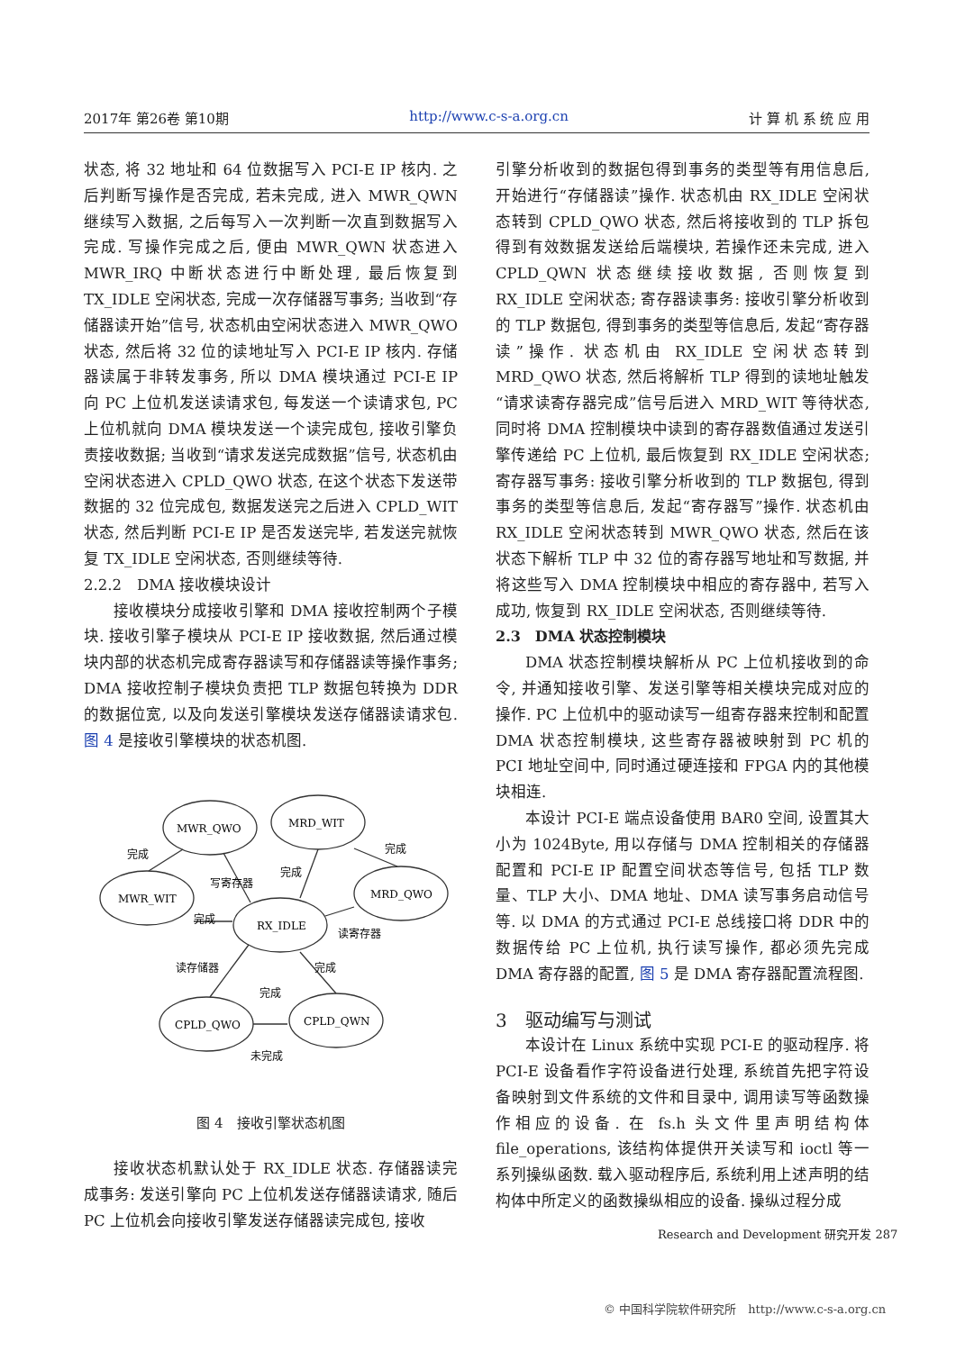2017年 第26卷 第10期 http://www.c-s-a.org.cn 计 算 机 系 统 应 用
状态, 将 32 地址和 64 位数据写入 PCI-E IP 核内. 之后判断写操作是否完成, 若未完成, 进入 MWR_QWN 继续写入数据, 之后每写入一次判断一次直到数据写入完成. 写操作完成之后, 便由 MWR_QWN 状态进入 MWR_IRQ 中断状态进行中断处理, 最后恢复到 TX_IDLE 空闲状态, 完成一次存储器写事务; 当收到“存储器读开始”信号, 状态机由空闲状态进入 MWR_QWO 状态, 然后将 32 位的读地址写入 PCI-E IP 核内. 存储器读属于非转发事务, 所以 DMA 模块通过 PCI-E IP 向 PC 上位机发送读请求包, 每发送一个读请求包, PC 上位机就向 DMA 模块发送一个读完成包, 接收引擎负责接收数据; 当收到“请求发送完成数据”信号, 状态机由空闲状态进入 CPLD_QWO 状态, 在这个状态下发送带数据的 32 位完成包, 数据发送完之后进入 CPLD_WIT 状态, 然后判断 PCI-E IP 是否发送完毕, 若发送完就恢复 TX_IDLE 空闲状态, 否则继续等待.
2.2.2　DMA 接收模块设计
接收模块分成接收引擎和 DMA 接收控制两个子模块. 接收引擎子模块从 PCI-E IP 接收数据, 然后通过模块内部的状态机完成寄存器读写和存储器读等操作事务; DMA 接收控制子模块负责把 TLP 数据包转换为 DDR 的数据位宽, 以及向发送引擎模块发送存储器读请求包. 图 4 是接收引擎模块的状态机图.
MWR_QWO
MRD_WIT
MWR_WIT
MRD_QWO
RX_IDLE
CPLD_QWO
CPLD_QWN
完成
写寄存器
完成
完成
完成
读寄存器
读存储器
完成
完成
未完成
图 4　接收引擎状态机图
接收状态机默认处于 RX_IDLE 状态. 存储器读完成事务: 发送引擎向 PC 上位机发送存储器读请求, 随后 PC 上位机会向接收引擎发送存储器读完成包, 接收
引擎分析收到的数据包得到事务的类型等有用信息后, 开始进行“存储器读”操作. 状态机由 RX_IDLE 空闲状态转到 CPLD_QWO 状态, 然后将接收到的 TLP 拆包得到有效数据发送给后端模块, 若操作还未完成, 进入 CPLD_QWN 状态继续接收数据, 否则恢复到 RX_IDLE 空闲状态; 寄存器读事务: 接收引擎分析收到的 TLP 数据包, 得到事务的类型等信息后, 发起“寄存器读”操作. 状态机由 RX_IDLE 空闲状态转到 MRD_QWO 状态, 然后将解析 TLP 得到的读地址触发“请求读寄存器完成”信号后进入 MRD_WIT 等待状态, 同时将 DMA 控制模块中读到的寄存器数值通过发送引擎传递给 PC 上位机, 最后恢复到 RX_IDLE 空闲状态; 寄存器写事务: 接收引擎分析收到的 TLP 数据包, 得到事务的类型等信息后, 发起“寄存器写”操作. 状态机由 RX_IDLE 空闲状态转到 MWR_QWO 状态, 然后在该状态下解析 TLP 中 32 位的寄存器写地址和写数据, 并将这些写入 DMA 控制模块中相应的寄存器中, 若写入成功, 恢复到 RX_IDLE 空闲状态, 否则继续等待.
2.3　DMA 状态控制模块
DMA 状态控制模块解析从 PC 上位机接收到的命令, 并通知接收引擎、发送引擎等相关模块完成对应的操作. PC 上位机中的驱动读写一组寄存器来控制和配置 DMA 状态控制模块, 这些寄存器被映射到 PC 机的 PCI 地址空间中, 同时通过硬连接和 FPGA 内的其他模块相连.
本设计 PCI-E 端点设备使用 BAR0 空间, 设置其大小为 1024Byte, 用以存储与 DMA 控制相关的存储器配置和 PCI-E IP 配置空间状态等信号, 包括 TLP 数量、TLP 大小、DMA 地址、DMA 读写事务启动信号等. 以 DMA 的方式通过 PCI-E 总线接口将 DDR 中的数据传给 PC 上位机, 执行读写操作, 都必须先完成 DMA 寄存器的配置, 图 5 是 DMA 寄存器配置流程图.
3　驱动编写与测试
本设计在 Linux 系统中实现 PCI-E 的驱动程序. 将 PCI-E 设备看作字符设备进行处理, 系统首先把字符设备映射到文件系统的文件和目录中, 调用读写等函数操作相应的设备. 在 fs.h 头文件里声明结构体 file_operations, 该结构体提供开关读写和 ioctl 等一系列操纵函数. 载入驱动程序后, 系统利用上述声明的结构体中所定义的函数操纵相应的设备. 操纵过程分成
Research and Development 研究开发 287
© 中国科学院软件研究所　http://www.c-s-a.org.cn